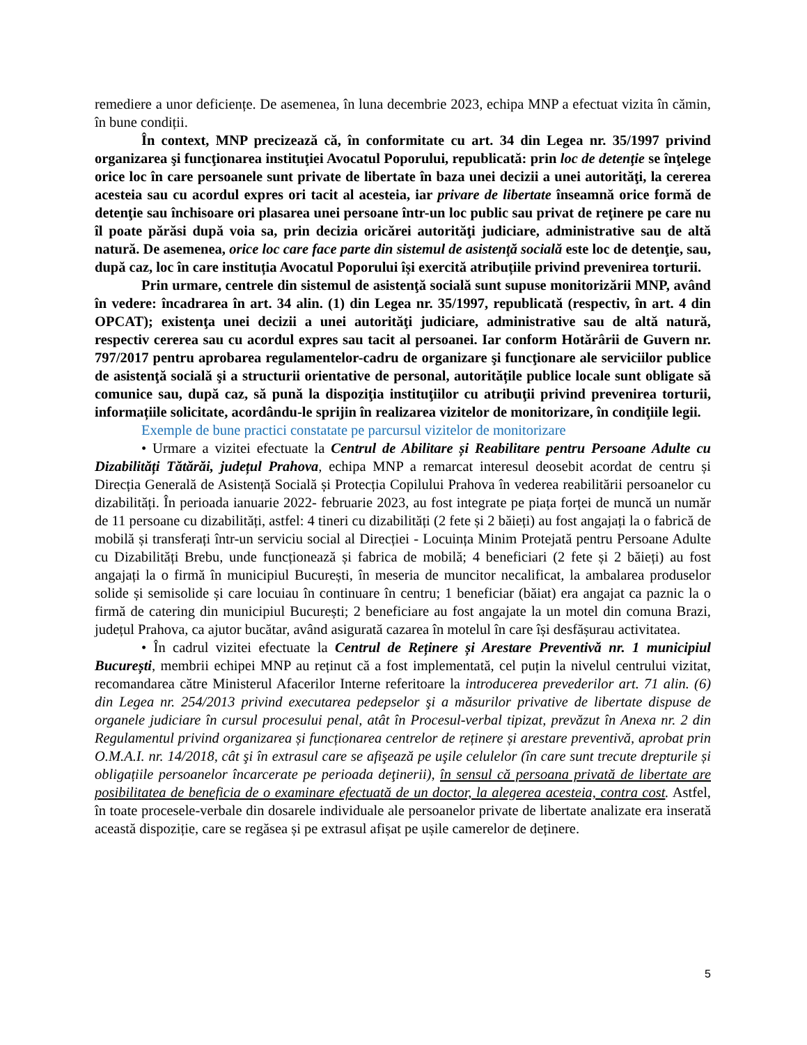remediere a unor deficiențe. De asemenea, în luna decembrie 2023, echipa MNP a efectuat vizita în cămin, în bune condiții.
În context, MNP precizează că, în conformitate cu art. 34 din Legea nr. 35/1997 privind organizarea şi funcţionarea instituţiei Avocatul Poporului, republicată: prin loc de detenţie se înţelege orice loc în care persoanele sunt private de libertate în baza unei decizii a unei autorităţi, la cererea acesteia sau cu acordul expres ori tacit al acesteia, iar privare de libertate înseamnă orice formă de detenţie sau închisoare ori plasarea unei persoane într-un loc public sau privat de reţinere pe care nu îl poate părăsi după voia sa, prin decizia oricărei autorităţi judiciare, administrative sau de altă natură. De asemenea, orice loc care face parte din sistemul de asistenţă socială este loc de detenţie, sau, după caz, loc în care instituția Avocatul Poporului își exercită atribuțiile privind prevenirea torturii.
Prin urmare, centrele din sistemul de asistenţă socială sunt supuse monitorizării MNP, având în vedere: încadrarea în art. 34 alin. (1) din Legea nr. 35/1997, republicată (respectiv, în art. 4 din OPCAT); existenţa unei decizii a unei autorităţi judiciare, administrative sau de altă natură, respectiv cererea sau cu acordul expres sau tacit al persoanei. Iar conform Hotărârii de Guvern nr. 797/2017 pentru aprobarea regulamentelor-cadru de organizare şi funcţionare ale serviciilor publice de asistenţă socială şi a structurii orientative de personal, autoritățile publice locale sunt obligate să comunice sau, după caz, să pună la dispoziţia instituţiilor cu atribuţii privind prevenirea torturii, informațiile solicitate, acordându-le sprijin în realizarea vizitelor de monitorizare, în condiţiile legii.
Exemple de bune practici constatate pe parcursul vizitelor de monitorizare
• Urmare a vizitei efectuate la Centrul de Abilitare și Reabilitare pentru Persoane Adulte cu Dizabilități Tătărăi, județul Prahova, echipa MNP a remarcat interesul deosebit acordat de centru și Direcția Generală de Asistență Socială și Protecția Copilului Prahova în vederea reabilitării persoanelor cu dizabilități. În perioada ianuarie 2022- februarie 2023, au fost integrate pe piața forței de muncă un număr de 11 persoane cu dizabilități, astfel: 4 tineri cu dizabilități (2 fete și 2 băieți) au fost angajați la o fabrică de mobilă și transferați într-un serviciu social al Direcției - Locuința Minim Protejată pentru Persoane Adulte cu Dizabilități Brebu, unde funcționează și fabrica de mobilă; 4 beneficiari (2 fete și 2 băieți) au fost angajați la o firmă în municipiul București, în meseria de muncitor necalificat, la ambalarea produselor solide și semisolide și care locuiau în continuare în centru; 1 beneficiar (băiat) era angajat ca paznic la o firmă de catering din municipiul București; 2 beneficiare au fost angajate la un motel din comuna Brazi, județul Prahova, ca ajutor bucătar, având asigurată cazarea în motelul în care își desfășurau activitatea.
• În cadrul vizitei efectuate la Centrul de Reținere și Arestare Preventivă nr. 1 municipiul București, membrii echipei MNP au reținut că a fost implementată, cel puțin la nivelul centrului vizitat, recomandarea către Ministerul Afacerilor Interne referitoare la introducerea prevederilor art. 71 alin. (6) din Legea nr. 254/2013 privind executarea pedepselor şi a măsurilor privative de libertate dispuse de organele judiciare în cursul procesului penal, atât în Procesul-verbal tipizat, prevăzut în Anexa nr. 2 din Regulamentul privind organizarea și funcționarea centrelor de reținere și arestare preventivă, aprobat prin O.M.A.I. nr. 14/2018, cât şi în extrasul care se afişează pe uşile celulelor (în care sunt trecute drepturile și obligațiile persoanelor încarcerate pe perioada deţinerii), în sensul că persoana privată de libertate are posibilitatea de beneficia de o examinare efectuată de un doctor, la alegerea acesteia, contra cost. Astfel, în toate procesele-verbale din dosarele individuale ale persoanelor private de libertate analizate era inserată această dispoziție, care se regăsea și pe extrasul afișat pe ușile camerelor de deținere.
5